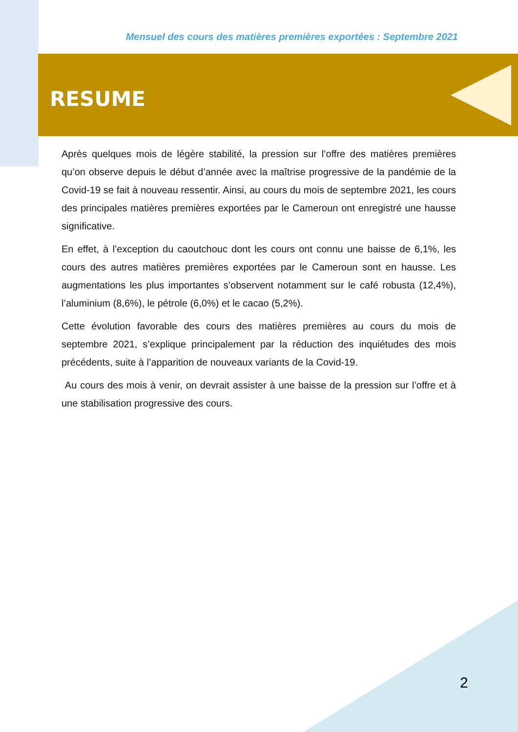Mensuel des cours des matières premières exportées : Septembre 2021
RESUME
Après quelques mois de légère stabilité, la pression sur l’offre des matières premières qu’on observe depuis le début d’année avec la maîtrise progressive de la pandémie de la Covid-19 se fait à nouveau ressentir. Ainsi, au cours du mois de septembre 2021, les cours des principales matières premières exportées par le Cameroun ont enregistré une hausse significative.
En effet, à l’exception du caoutchouc dont les cours ont connu une baisse de 6,1%, les cours des autres matières premières exportées par le Cameroun sont en hausse. Les augmentations les plus importantes s’observent notamment sur le café robusta (12,4%), l’aluminium (8,6%), le pétrole (6,0%) et le cacao (5,2%).
Cette évolution favorable des cours des matières premières au cours du mois de septembre 2021, s’explique principalement par la réduction des inquiétudes des mois précédents, suite à l’apparition de nouveaux variants de la Covid-19.
Au cours des mois à venir, on devrait assister à une baisse de la pression sur l’offre et à une stabilisation progressive des cours.
2